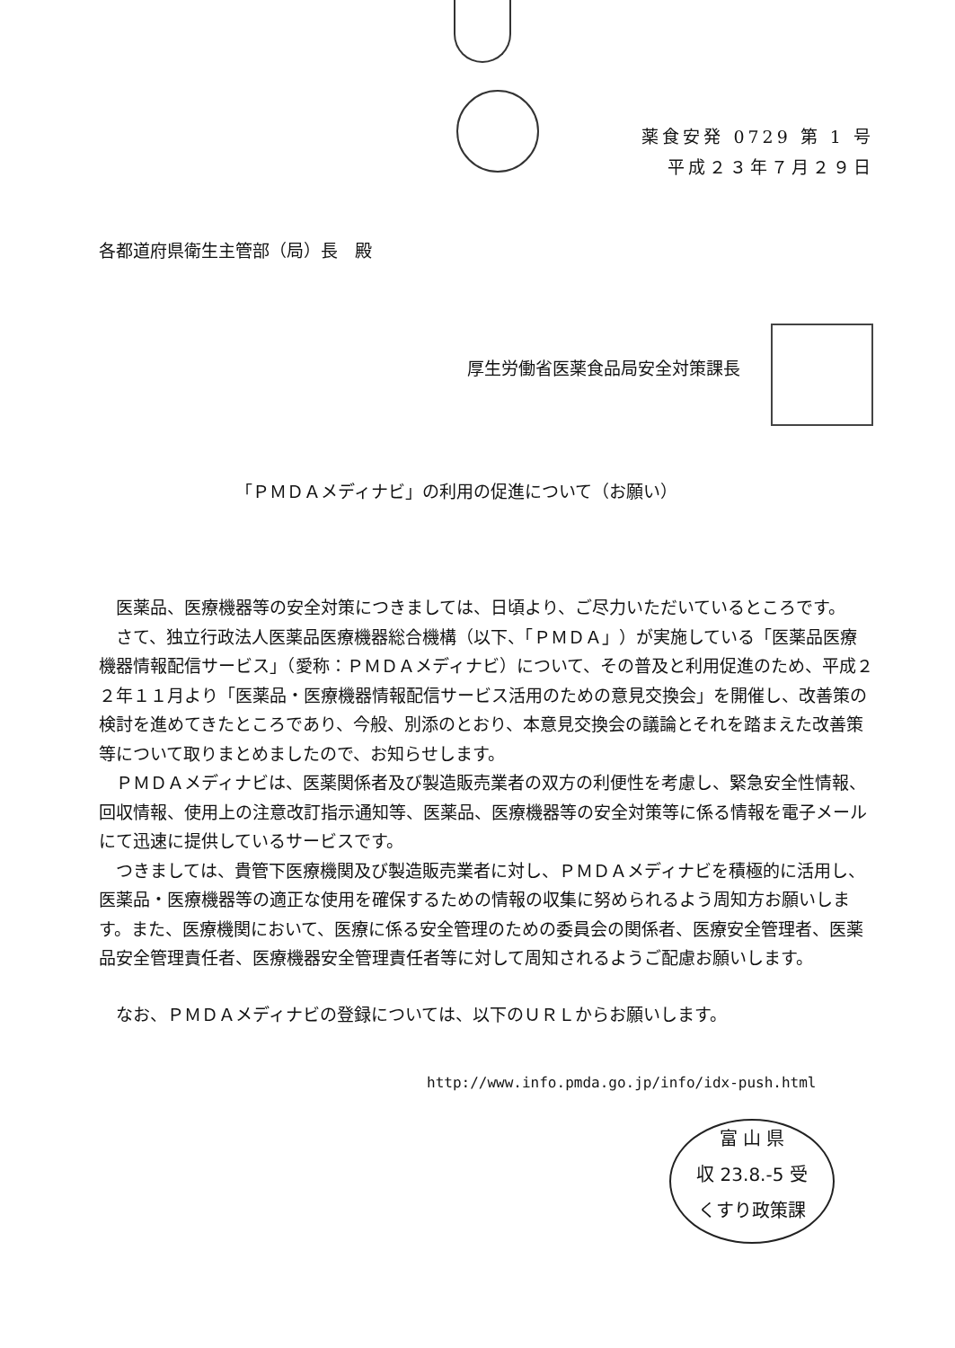薬食安発 0729 第 1 号
平成２３年７月２９日
各都道府県衛生主管部（局）長　殿
厚生労働省医薬食品局安全対策課長
「ＰＭＤＡメディナビ」の利用の促進について（お願い）
医薬品、医療機器等の安全対策につきましては、日頃より、ご尽力いただいているところです。
さて、独立行政法人医薬品医療機器総合機構（以下、「ＰＭＤＡ」）が実施している「医薬品医療機器情報配信サービス」（愛称：ＰＭＤＡメディナビ）について、その普及と利用促進のため、平成２２年１１月より「医薬品・医療機器情報配信サービス活用のための意見交換会」を開催し、改善策の検討を進めてきたところであり、今般、別添のとおり、本意見交換会の議論とそれを踏まえた改善策等について取りまとめましたので、お知らせします。
ＰＭＤＡメディナビは、医薬関係者及び製造販売業者の双方の利便性を考慮し、緊急安全性情報、回収情報、使用上の注意改訂指示通知等、医薬品、医療機器等の安全対策等に係る情報を電子メールにて迅速に提供しているサービスです。
つきましては、貴管下医療機関及び製造販売業者に対し、ＰＭＤＡメディナビを積極的に活用し、医薬品・医療機器等の適正な使用を確保するための情報の収集に努められるよう周知方お願いします。また、医療機関において、医療に係る安全管理のための委員会の関係者、医療安全管理者、医薬品安全管理責任者、医療機器安全管理責任者等に対して周知されるようご配慮お願いします。
なお、ＰＭＤＡメディナビの登録については、以下のＵＲＬからお願いします。
http://www.info.pmda.go.jp/info/idx-push.html
富 山 県
収 23.8.-5 受
くすり政策課